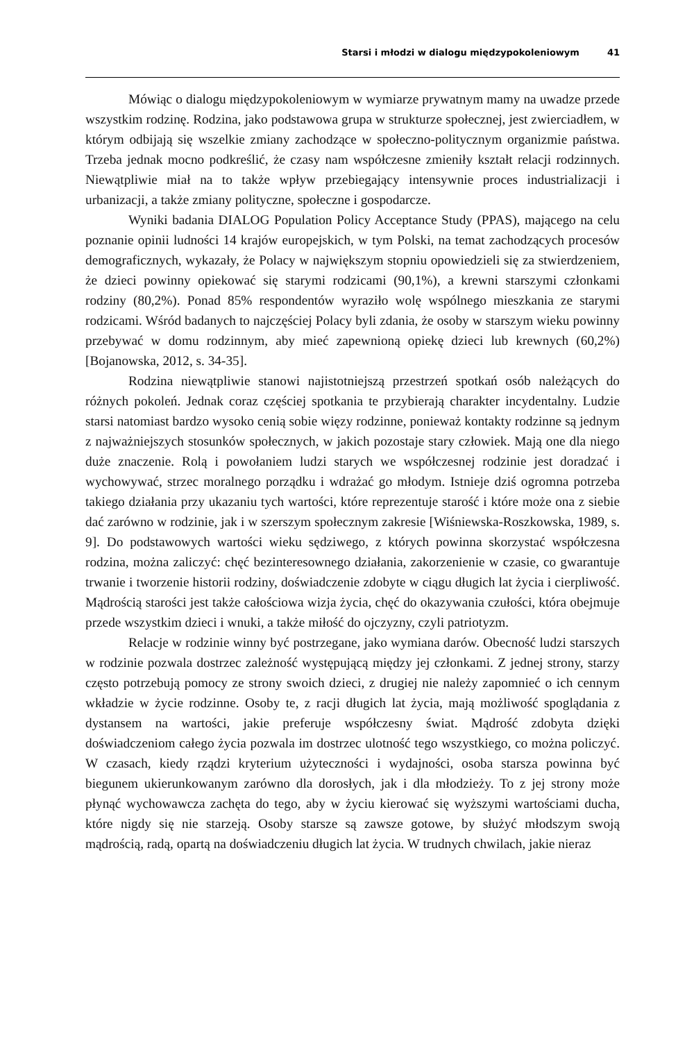Starsi i młodzi w dialogu międzypokoleniowym 41
Mówiąc o dialogu międzypokoleniowym w wymiarze prywatnym mamy na uwadze przede wszystkim rodzinę. Rodzina, jako podstawowa grupa w strukturze społecznej, jest zwierciadłem, w którym odbijają się wszelkie zmiany zachodzące w społeczno-politycznym organizmie państwa. Trzeba jednak mocno podkreślić, że czasy nam współczesne zmieniły kształt relacji rodzinnych. Niewątpliwie miał na to także wpływ przebiegający intensywnie proces industrializacji i urbanizacji, a także zmiany polityczne, społeczne i gospodarcze.
Wyniki badania DIALOG Population Policy Acceptance Study (PPAS), mającego na celu poznanie opinii ludności 14 krajów europejskich, w tym Polski, na temat zachodzących procesów demograficznych, wykazały, że Polacy w największym stopniu opowiedzieli się za stwierdzeniem, że dzieci powinny opiekować się starymi rodzicami (90,1%), a krewni starszymi członkami rodziny (80,2%). Ponad 85% respondentów wyraziło wolę wspólnego mieszkania ze starymi rodzicami. Wśród badanych to najczęściej Polacy byli zdania, że osoby w starszym wieku powinny przebywać w domu rodzinnym, aby mieć zapewnioną opiekę dzieci lub krewnych (60,2%) [Bojanowska, 2012, s. 34-35].
Rodzina niewątpliwie stanowi najistotniejszą przestrzeń spotkań osób należących do różnych pokoleń. Jednak coraz częściej spotkania te przybierają charakter incydentalny. Ludzie starsi natomiast bardzo wysoko cenią sobie więzy rodzinne, ponieważ kontakty rodzinne są jednym z najważniejszych stosunków społecznych, w jakich pozostaje stary człowiek. Mają one dla niego duże znaczenie. Rolą i powołaniem ludzi starych we współczesnej rodzinie jest doradzać i wychowywać, strzec moralnego porządku i wdrażać go młodym. Istnieje dziś ogromna potrzeba takiego działania przy ukazaniu tych wartości, które reprezentuje starość i które może ona z siebie dać zarówno w rodzinie, jak i w szerszym społecznym zakresie [Wiśniewska-Roszkowska, 1989, s. 9]. Do podstawowych wartości wieku sędziwego, z których powinna skorzystać współczesna rodzina, można zaliczyć: chęć bezinteresownego działania, zakorzenienie w czasie, co gwarantuje trwanie i tworzenie historii rodziny, doświadczenie zdobyte w ciągu długich lat życia i cierpliwość. Mądrością starości jest także całościowa wizja życia, chęć do okazywania czułości, która obejmuje przede wszystkim dzieci i wnuki, a także miłość do ojczyzny, czyli patriotyzm.
Relacje w rodzinie winny być postrzegane, jako wymiana darów. Obecność ludzi starszych w rodzinie pozwala dostrzec zależność występującą między jej członkami. Z jednej strony, starzy często potrzebują pomocy ze strony swoich dzieci, z drugiej nie należy zapomnieć o ich cennym wkładzie w życie rodzinne. Osoby te, z racji długich lat życia, mają możliwość spoglądania z dystansem na wartości, jakie preferuje współczesny świat. Mądrość zdobyta dzięki doświadczeniom całego życia pozwala im dostrzec ulotność tego wszystkiego, co można policzyć. W czasach, kiedy rządzi kryterium użyteczności i wydajności, osoba starsza powinna być biegunem ukierunkowanym zarówno dla dorosłych, jak i dla młodzieży. To z jej strony może płynąć wychowawcza zachęta do tego, aby w życiu kierować się wyższymi wartościami ducha, które nigdy się nie starzeją. Osoby starsze są zawsze gotowe, by służyć młodszym swoją mądrością, radą, opartą na doświadczeniu długich lat życia. W trudnych chwilach, jakie nieraz